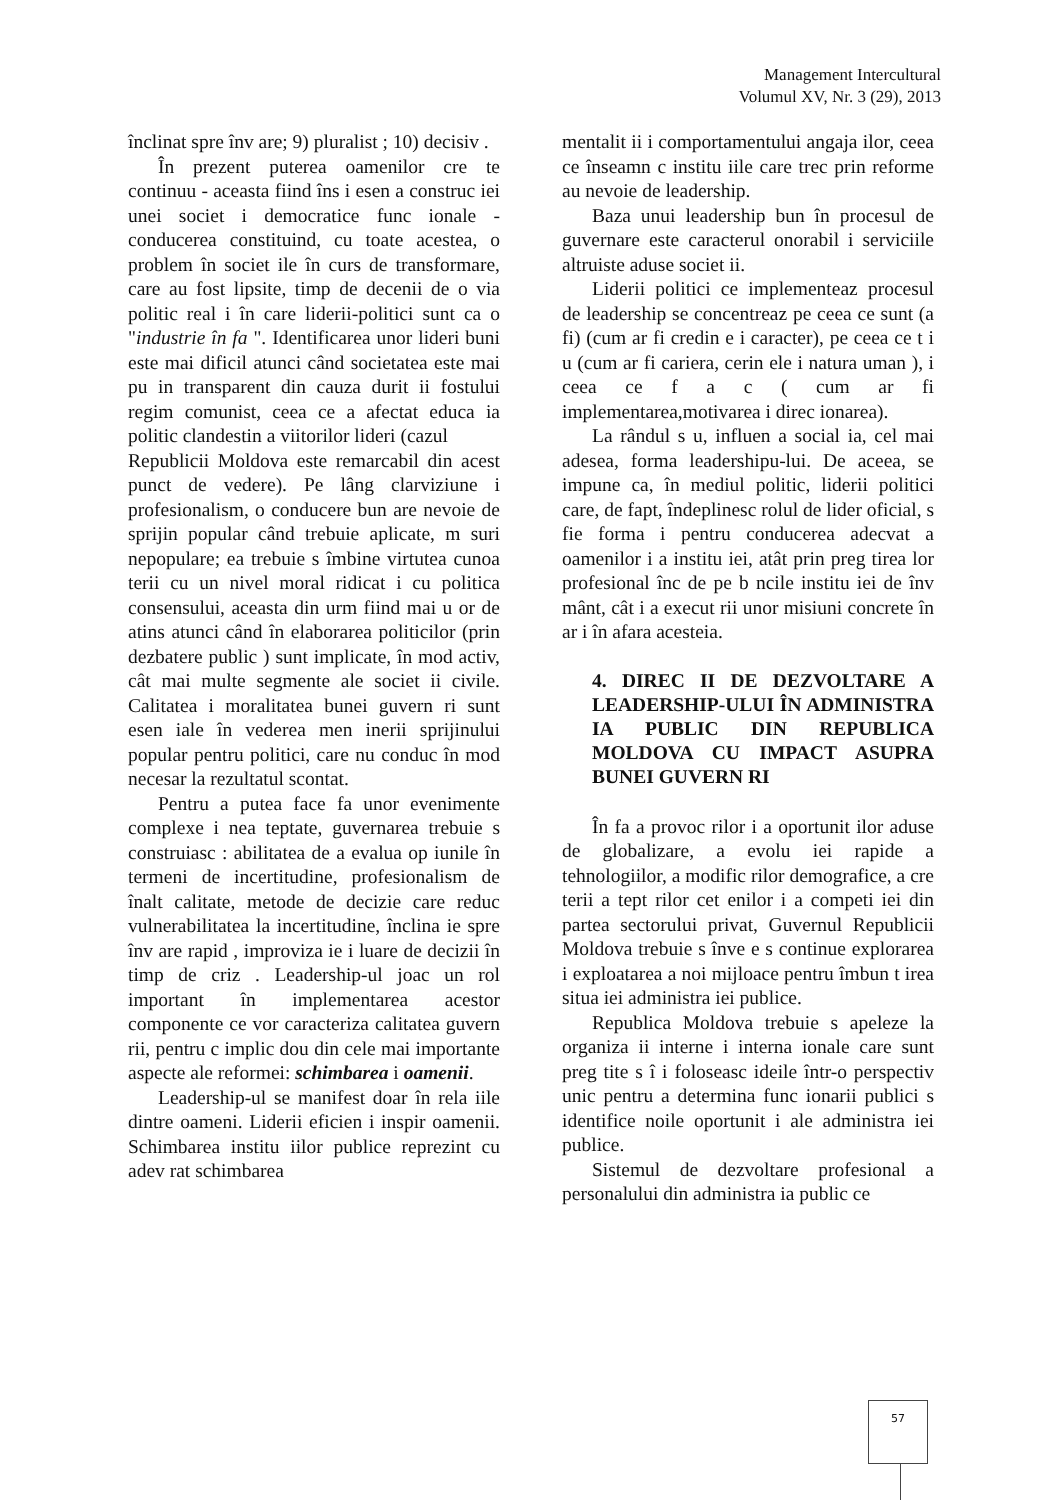Management Intercultural
Volumul XV, Nr. 3 (29), 2013
înclinat spre înv are; 9) pluralist ; 10) decisiv .
În prezent puterea oamenilor cre te continuu - aceasta fiind îns i esen a construc iei unei societ i democratice func ionale - conducerea constituind, cu toate acestea, o problem în societ ile în curs de transformare, care au fost lipsite, timp de decenii de o via politic real i în care liderii-politici sunt ca o "industrie în fa ". Identificarea unor lideri buni este mai dificil atunci când societatea este mai pu in transparent din cauza durit ii fostului regim comunist, ceea ce a afectat educa ia politic clandestin a viitorilor lideri (cazul
Republicii Moldova este remarcabil din acest punct de vedere). Pe lâng clarviziune i profesionalism, o conducere bun are nevoie de sprijin popular când trebuie aplicate, m suri nepopulare; ea trebuie s îmbine virtutea cunoa terii cu un nivel moral ridicat i cu politica consensului, aceasta din urm fiind mai u or de atins atunci când în elaborarea politicilor (prin dezbatere public ) sunt implicate, în mod activ, cât mai multe segmente ale societ ii civile. Calitatea i moralitatea bunei guvern ri sunt esen iale în vederea men inerii sprijinului popular pentru politici, care nu conduc în mod necesar la rezultatul scontat.
Pentru a putea face fa unor evenimente complexe i nea teptate, guvernarea trebuie s construiasc : abilitatea de a evalua op iunile în termeni de incertitudine, profesionalism de înalt calitate, metode de decizie care reduc vulnerabilitatea la incertitudine, înclina ie spre înv are rapid , improviza ie i luare de decizii în timp de criz . Leadership-ul joac un rol important în implementarea acestor componente ce vor caracteriza calitatea guvern rii, pentru c implic dou din cele mai importante aspecte ale reformei: schimbarea i oamenii.
Leadership-ul se manifest doar în rela iile dintre oameni. Liderii eficien i inspir oamenii. Schimbarea institu iilor publice reprezint cu adev rat schimbarea
mentalit ii i comportamentului angaja ilor, ceea ce înseamn c institu iile care trec prin reforme au nevoie de leadership.
Baza unui leadership bun în procesul de guvernare este caracterul onorabil i serviciile altruiste aduse societ ii.
Liderii politici ce implementeaz procesul de leadership se concentreaz pe ceea ce sunt (a fi) (cum ar fi credin e i caracter), pe ceea ce t i u (cum ar fi cariera, cerin ele i natura uman ), i ceea ce f a c ( cum ar fi implementarea,motivarea i direc ionarea).
La rândul s u, influen a social ia, cel mai adesea, forma leadershipu-lui. De aceea, se impune ca, în mediul politic, liderii politici care, de fapt, îndeplinesc rolul de lider oficial, s fie forma i pentru conducerea adecvat a oamenilor i a institu iei, atât prin preg tirea lor profesional înc de pe b ncile institu iei de înv mânt, cât i a execut rii unor misiuni concrete în ar i în afara acesteia.
4. DIREC II DE DEZVOLTARE A LEADERSHIP-ULUI ÎN ADMINISTRA IA PUBLIC DIN REPUBLICA MOLDOVA CU IMPACT ASUPRA BUNEI GUVERN RI
În fa a provoc rilor i a oportunit ilor aduse de globalizare, a evolu iei rapide a tehnologiilor, a modific rilor demografice, a cre terii a tept rilor cet enilor i a competi iei din partea sectorului privat, Guvernul Republicii Moldova trebuie s înve e s continue explorarea i exploatarea a noi mijloace pentru îmbun t irea situa iei administra iei publice.
Republica Moldova trebuie s apeleze la organiza ii interne i interna ionale care sunt preg tite s î i foloseasc ideile într-o perspectiv unic pentru a determina func ionarii publici s identifice noile oportunit i ale administra iei publice.
Sistemul de dezvoltare profesional a personalului din administra ia public ce
57